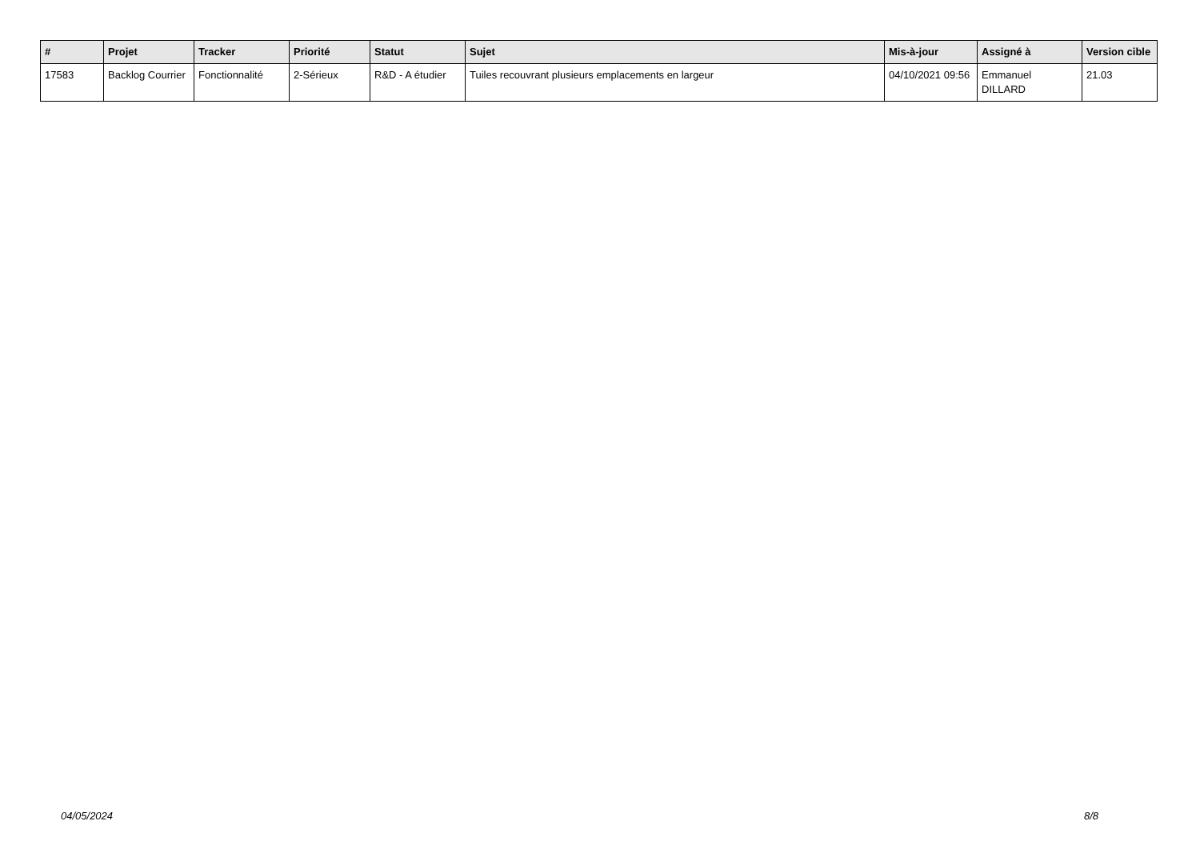| # | Projet | Tracker | Priorité | Statut | Sujet | Mis-à-jour | Assigné à | Version cible |
| --- | --- | --- | --- | --- | --- | --- | --- | --- |
| 17583 | Backlog Courrier | Fonctionnalité | 2-Sérieux | R&D - A étudier | Tuiles recouvrant plusieurs emplacements en largeur | 04/10/2021 09:56 | Emmanuel DILLARD | 21.03 |
04/05/2024 8/8